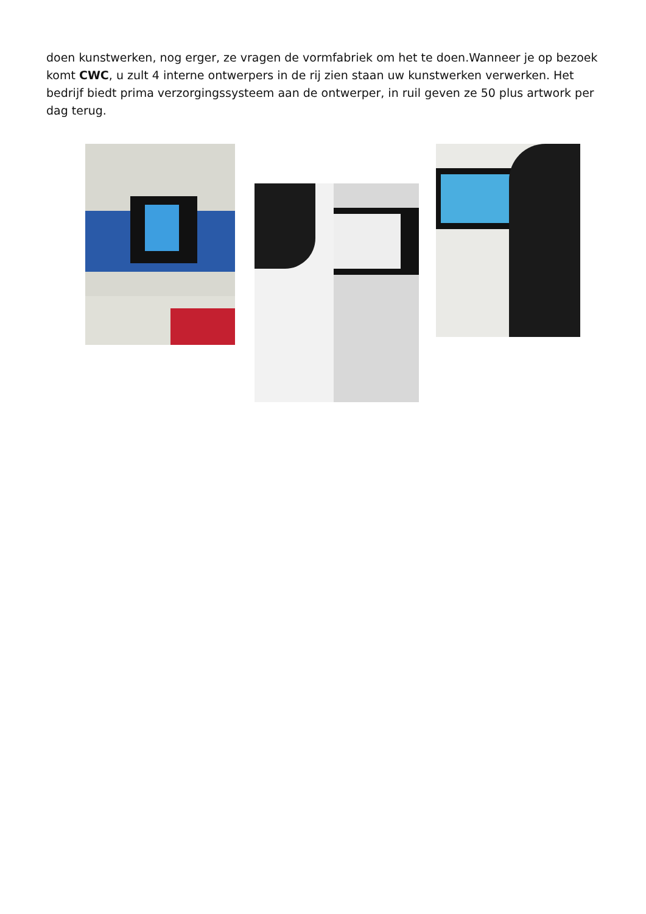doen kunstwerken, nog erger, ze vragen de vormfabriek om het te doen.Wanneer je op bezoek komt CWC, u zult 4 interne ontwerpers in de rij zien staan uw kunstwerken verwerken. Het bedrijf biedt prima verzorgingssysteem aan de ontwerper, in ruil geven ze 50 plus artwork per dag terug.